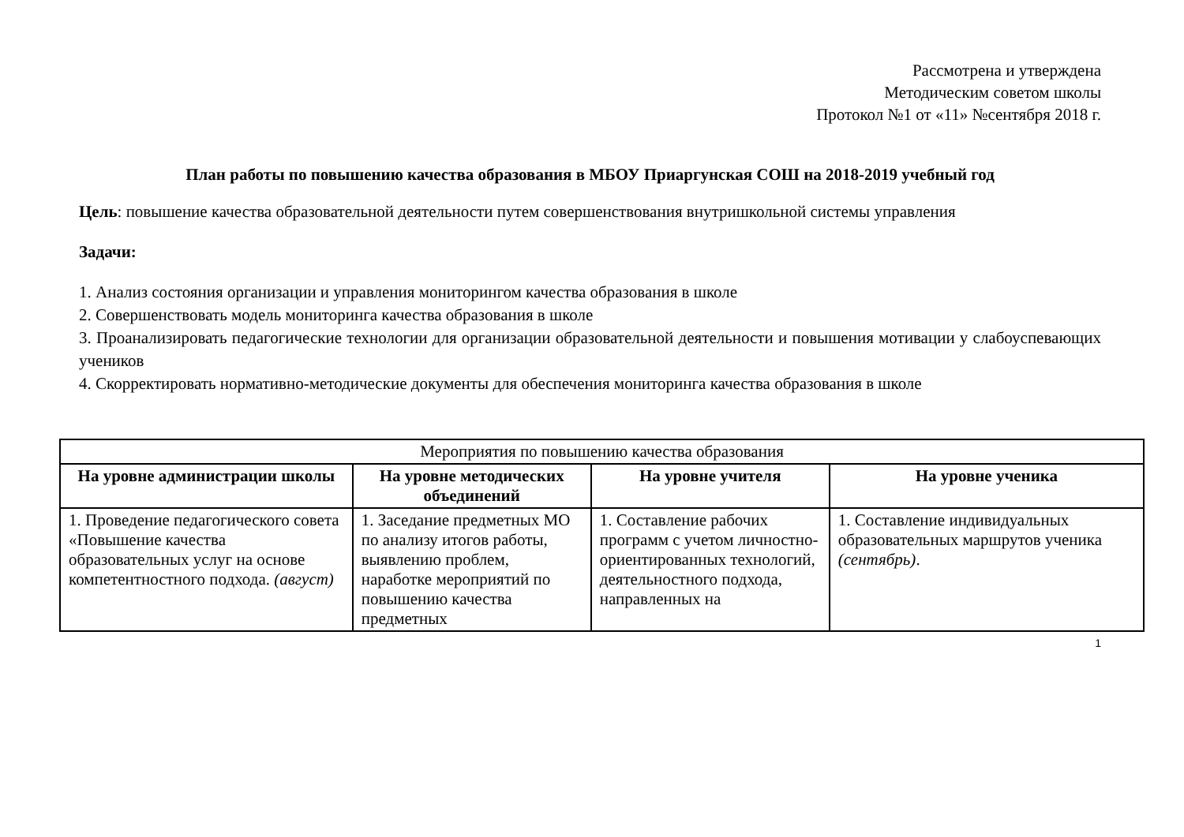Рассмотрена и утверждена
Методическим советом школы
Протокол №1 от «11» №сентября 2018 г.
План работы по повышению качества образования в МБОУ Приаргунская СОШ на 2018-2019 учебный год
Цель: повышение качества образовательной деятельности путем совершенствования внутришкольной системы управления
Задачи:
1. Анализ состояния организации и управления мониторингом качества образования в школе
2. Совершенствовать модель мониторинга качества образования в школе
3. Проанализировать педагогические технологии для организации образовательной деятельности и повышения мотивации у слабоуспевающих учеников
4. Скорректировать нормативно-методические документы для обеспечения мониторинга качества образования в школе
| Мероприятия по повышению качества образования | | | |
| На уровне администрации школы | На уровне методических объединений | На уровне учителя | На уровне ученика |
| 1. Проведение педагогического совета «Повышение качества образовательных услуг на основе компетентностного подхода. (август) | 1. Заседание предметных МО по анализу итогов работы, выявлению проблем, наработке мероприятий по повышению качества предметных | 1. Составление рабочих программ с учетом личностно-ориентированных технологий, деятельностного подхода, направленных на | 1. Составление индивидуальных образовательных маршрутов ученика (сентябрь) . |
1